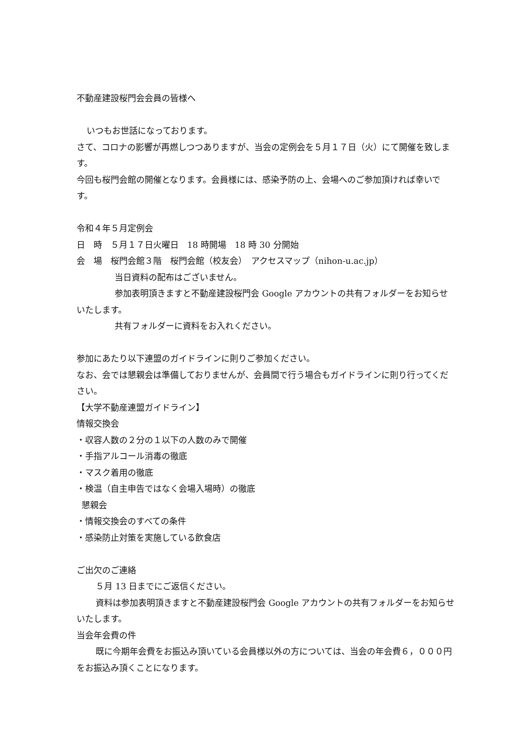不動産建設桜門会会員の皆様へ
いつもお世話になっております。
さて、コロナの影響が再燃しつつありますが、当会の定例会を５月１７日（火）にて開催を致します。
今回も桜門会館の開催となります。会員様には、感染予防の上、会場へのご参加頂ければ幸いです。
令和４年５月定例会
日　時　５月１７日火曜日　18 時開場　18 時 30 分開始
会　場　桜門会館３階　桜門会館（校友会）　アクセスマップ（nihon-u.ac.jp）
当日資料の配布はございません。
参加表明頂きますと不動産建設桜門会 Google アカウントの共有フォルダーをお知らせいたします。
共有フォルダーに資料をお入れください。
参加にあたり以下連盟のガイドラインに則りご参加ください。
なお、会では懇親会は準備しておりませんが、会員間で行う場合もガイドラインに則り行ってください。
【大学不動産連盟ガイドライン】
情報交換会
・収容人数の２分の１以下の人数のみで開催
・手指アルコール消毒の徹底
・マスク着用の徹底
・検温（自主申告ではなく会場入場時）の徹底
懇親会
・情報交換会のすべての条件
・感染防止対策を実施している飲食店
ご出欠のご連絡
５月 13 日までにご返信ください。
資料は参加表明頂きますと不動産建設桜門会 Google アカウントの共有フォルダーをお知らせいたします。
当会年会費の件
既に今期年会費をお振込み頂いている会員様以外の方については、当会の年会費６，０００円をお振込み頂くことになります。